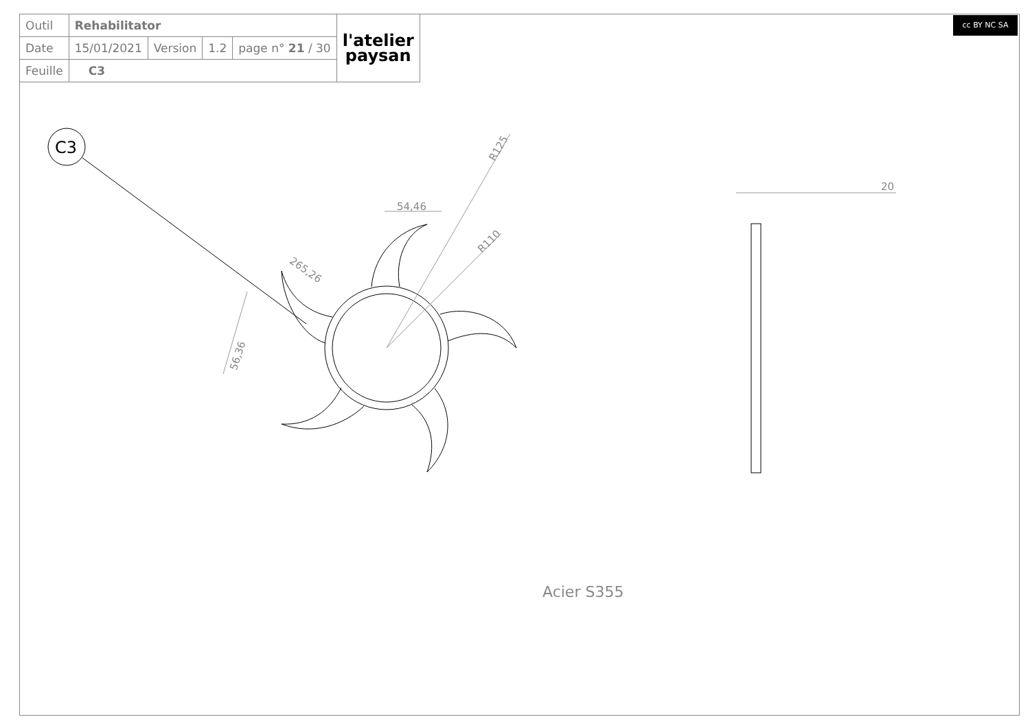| Outil | Rehabilitator | | | | l'atelier paysan |
| Date | 15/01/2021 | Version | 1.2 | page n° 21 / 30 | |
| Feuille | C3 | | | | |
cc BY NC SA
C3
54,46
20
R125
R110
265,26
56,36
Acier S355